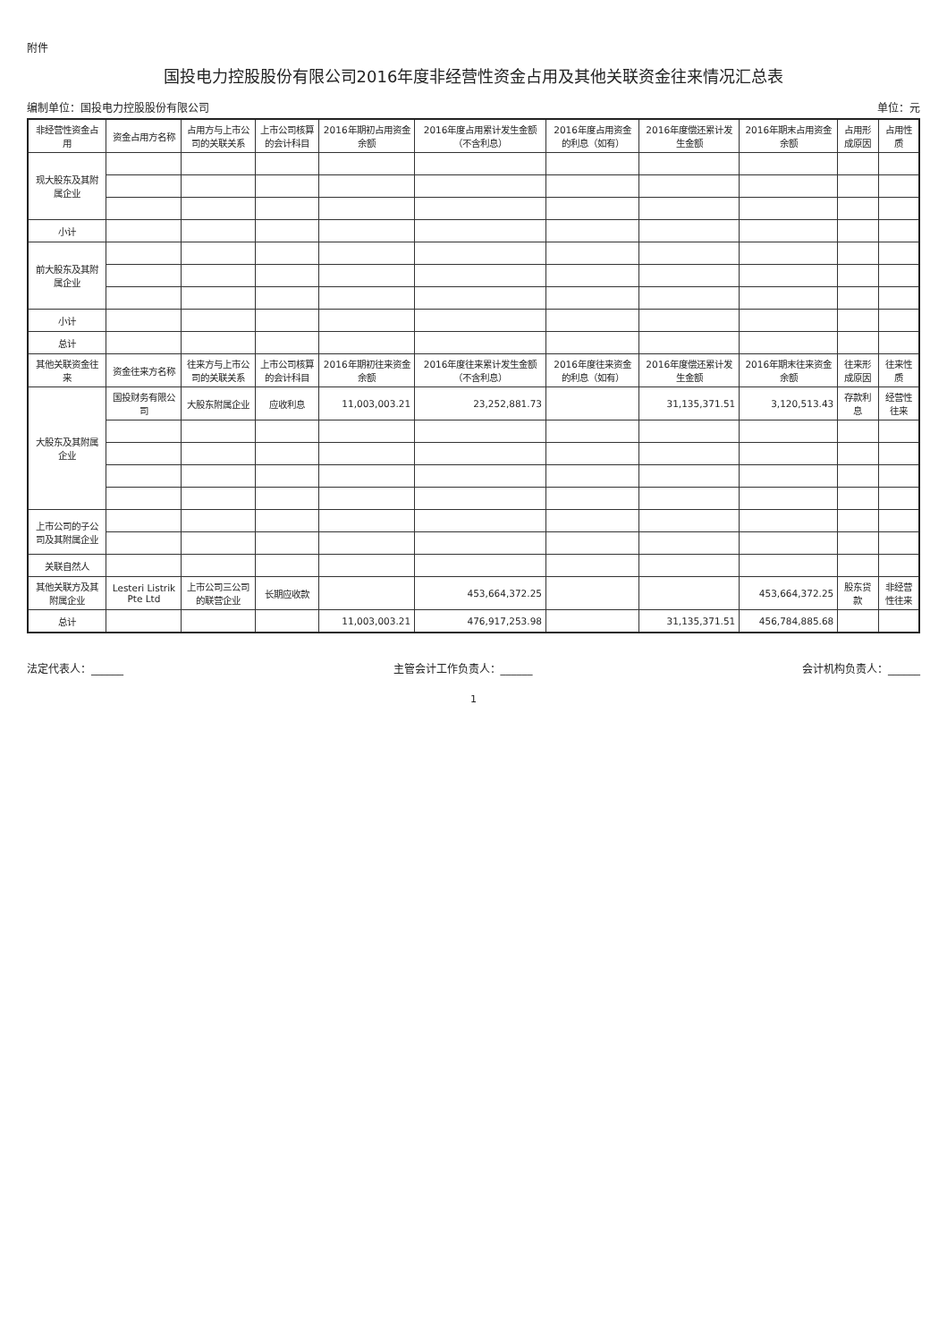附件
国投电力控股股份有限公司2016年度非经营性资金占用及其他关联资金往来情况汇总表
编制单位：国投电力控股股份有限公司 单位：元
| 非经营性资金占用 | 资金占用方名称 | 占用方与上市公司的关联关系 | 上市公司核算的会计科目 | 2016年期初占用资金余额 | 2016年度占用累计发生金额（不含利息） | 2016年度占用资金的利息（如有） | 2016年度偿还累计发生金额 | 2016年期末占用资金余额 | 占用形成原因 | 占用性质 |
| --- | --- | --- | --- | --- | --- | --- | --- | --- | --- | --- |
| 现大股东及其附属企业 | | | | | | | | | | |
| 小计 | | | | | | | | | | |
| 前大股东及其附属企业 | | | | | | | | | | |
| 小计 | | | | | | | | | | |
| 总计 | | | | | | | | | | |
| 其他关联资金往来 | 资金往来方名称 | 往来方与上市公司的关联关系 | 上市公司核算的会计科目 | 2016年期初往来资金余额 | 2016年度往来累计发生金额（不含利息） | 2016年度往来资金的利息（如有） | 2016年度偿还累计发生金额 | 2016年期末往来资金余额 | 往来形成原因 | 往来性质 |
| 大股东及其附属企业 | 国投财务有限公司 | 大股东附属企业 | 应收利息 | 11,003,003.21 | 23,252,881.73 | | 31,135,371.51 | 3,120,513.43 | 存款利息 | 经营性往来 |
| 上市公司的子公司及其附属企业 | | | | | | | | | | |
| 关联自然人 | | | | | | | | | | |
| 其他关联方及其附属企业 | Lesteri Listrik Pte Ltd | 上市公司三公司的联营企业 | 长期应收款 | | 453,664,372.25 | | | 453,664,372.25 | 股东贷款 | 非经营性往来 |
| 总计 | | | | 11,003,003.21 | 476,917,253.98 | | 31,135,371.51 | 456,784,885.68 | | |
法定代表人：______ 主管会计工作负责人：______ 会计机构负责人：______
1